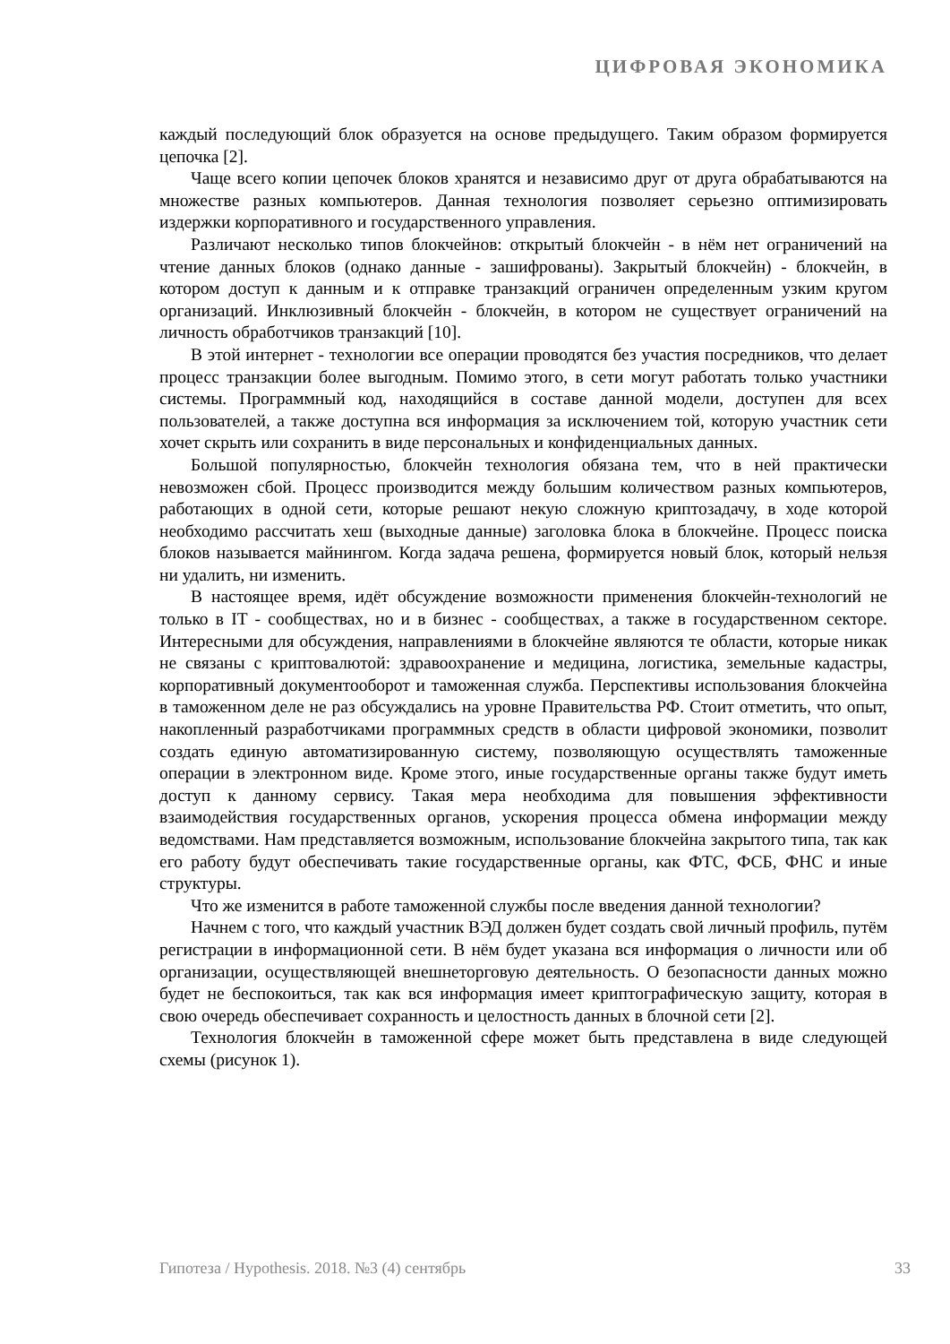ЦИФРОВАЯ ЭКОНОМИКА
каждый последующий блок образуется на основе предыдущего. Таким образом формируется цепочка [2].
Чаще всего копии цепочек блоков хранятся и независимо друг от друга обрабатываются на множестве разных компьютеров. Данная технология позволяет серьезно оптимизировать издержки корпоративного и государственного управления.
Различают несколько типов блокчейнов: открытый блокчейн - в нём нет ограничений на чтение данных блоков (однако данные - зашифрованы). Закрытый блокчейн) - блокчейн, в котором доступ к данным и к отправке транзакций ограничен определенным узким кругом организаций. Инклюзивный блокчейн - блокчейн, в котором не существует ограничений на личность обработчиков транзакций [10].
В этой интернет - технологии все операции проводятся без участия посредников, что делает процесс транзакции более выгодным. Помимо этого, в сети могут работать только участники системы. Программный код, находящийся в составе данной модели, доступен для всех пользователей, а также доступна вся информация за исключением той, которую участник сети хочет скрыть или сохранить в виде персональных и конфиденциальных данных.
Большой популярностью, блокчейн технология обязана тем, что в ней практически невозможен сбой. Процесс производится между большим количеством разных компьютеров, работающих в одной сети, которые решают некую сложную криптозадачу, в ходе которой необходимо рассчитать хеш (выходные данные) заголовка блока в блокчейне. Процесс поиска блоков называется майнингом. Когда задача решена, формируется новый блок, который нельзя ни удалить, ни изменить.
В настоящее время, идёт обсуждение возможности применения блокчейн-технологий не только в IT - сообществах, но и в бизнес - сообществах, а также в государственном секторе. Интересными для обсуждения, направлениями в блокчейне являются те области, которые никак не связаны с криптовалютой: здравоохранение и медицина, логистика, земельные кадастры, корпоративный документооборот и таможенная служба. Перспективы использования блокчейна в таможенном деле не раз обсуждались на уровне Правительства РФ. Стоит отметить, что опыт, накопленный разработчиками программных средств в области цифровой экономики, позволит создать единую автоматизированную систему, позволяющую осуществлять таможенные операции в электронном виде. Кроме этого, иные государственные органы также будут иметь доступ к данному сервису. Такая мера необходима для повышения эффективности взаимодействия государственных органов, ускорения процесса обмена информации между ведомствами. Нам представляется возможным, использование блокчейна закрытого типа, так как его работу будут обеспечивать такие государственные органы, как ФТС, ФСБ, ФНС и иные структуры.
Что же изменится в работе таможенной службы после введения данной технологии?
Начнем с того, что каждый участник ВЭД должен будет создать свой личный профиль, путём регистрации в информационной сети. В нём будет указана вся информация о личности или об организации, осуществляющей внешнеторговую деятельность. О безопасности данных можно будет не беспокоиться, так как вся информация имеет криптографическую защиту, которая в свою очередь обеспечивает сохранность и целостность данных в блочной сети [2].
Технология блокчейн в таможенной сфере может быть представлена в виде следующей схемы (рисунок 1).
Гипотеза / Hypothesis. 2018. №3 (4) сентябрь 33